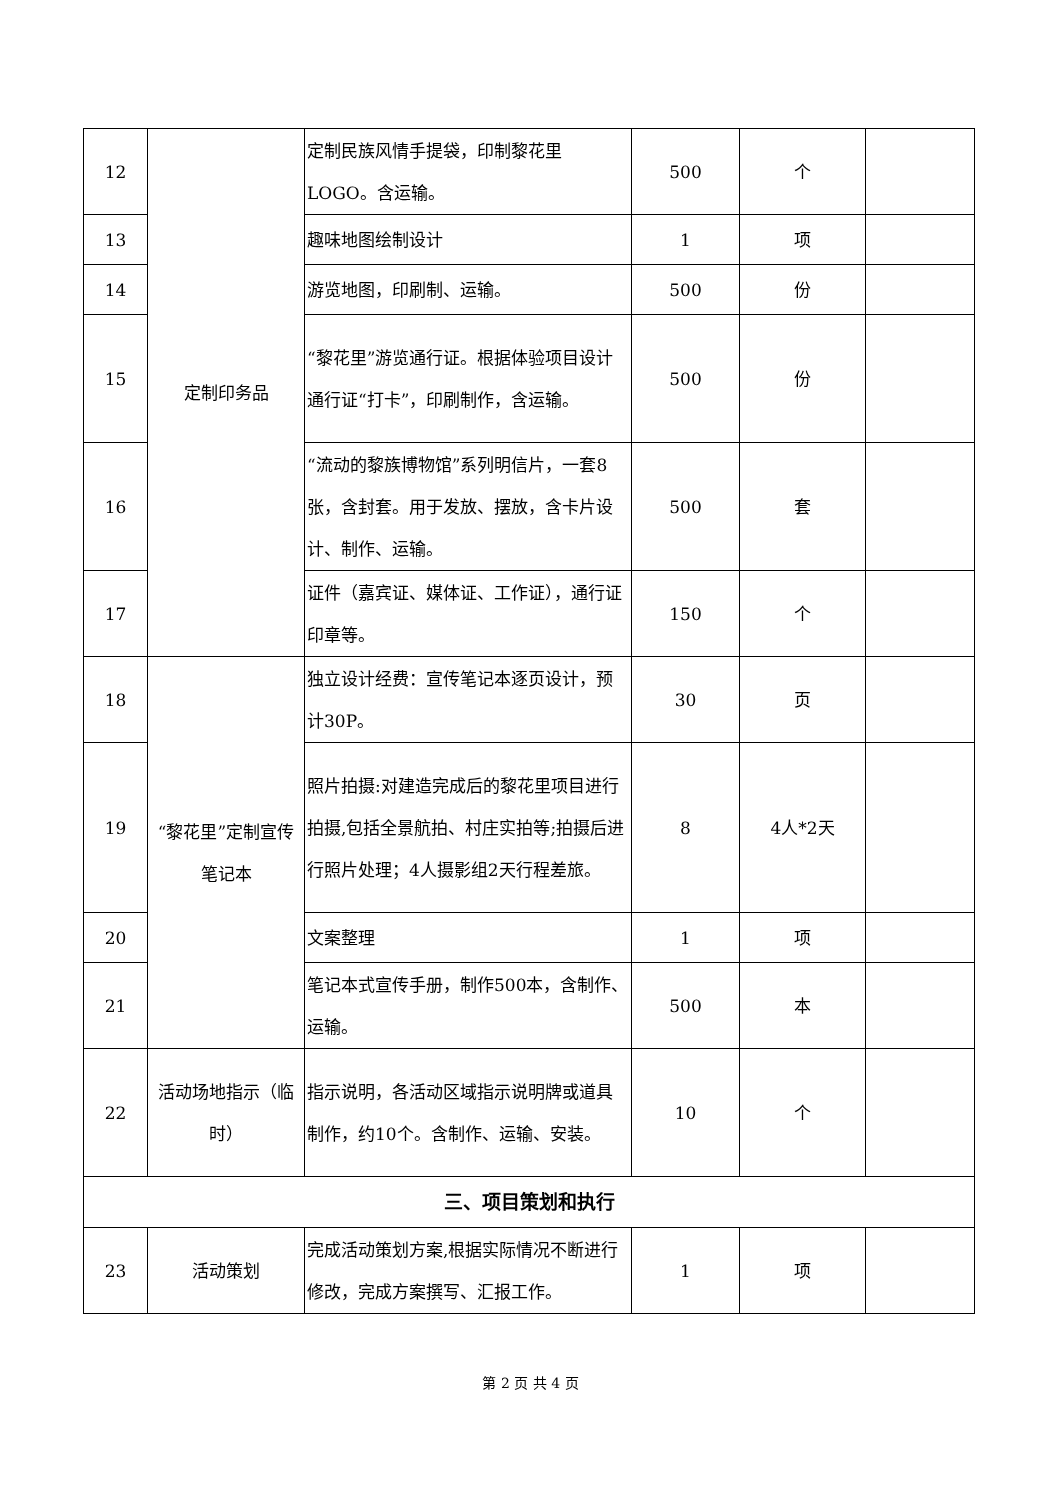| 12 | 定制印务品 | 定制民族风情手提袋，印制黎花里LOGO。含运输。 | 500 | 个 | |
| 13 | | 趣味地图绘制设计 | 1 | 项 | |
| 14 | | 游览地图，印刷制、运输。 | 500 | 份 | |
| 15 | | “黎花里”游览通行证。根据体验项目设计通行证“打卡”，印刷制作，含运输。 | 500 | 份 | |
| 16 | | “流动的黎族博物馆”系列明信片，一套8张，含封套。用于发放、摆放，含卡片设计、制作、运输。 | 500 | 套 | |
| 17 | | 证件（嘉宾证、媒体证、工作证），通行证印章等。 | 150 | 个 | |
| 18 | “黎花里”定制宣传笔记本 | 独立设计经费：宣传笔记本逐页设计，预计30P。 | 30 | 页 | |
| 19 | | 照片拍摄:对建造完成后的黎花里项目进行拍摄,包括全景航拍、村庄实拍等;拍摄后进行照片处理；4人摄影组2天行程差旅。 | 8 | 4人*2天 | |
| 20 | | 文案整理 | 1 | 项 | |
| 21 | | 笔记本式宣传手册，制作500本，含制作、运输。 | 500 | 本 | |
| 22 | 活动场地指示（临时） | 指示说明，各活动区域指示说明牌或道具制作，约10个。含制作、运输、安装。 | 10 | 个 | |
| 三、项目策划和执行 | | | | | |
| 23 | 活动策划 | 完成活动策划方案,根据实际情况不断进行修改，完成方案撰写、汇报工作。 | 1 | 项 | |
第 2 页 共 4 页